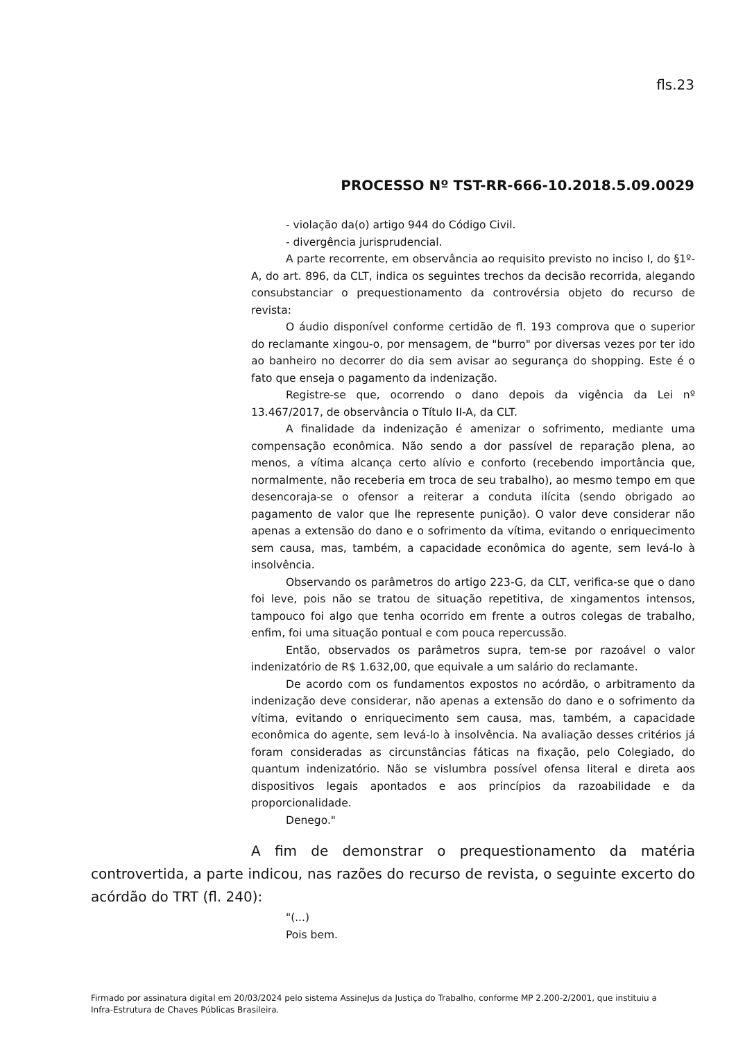fls.23
PROCESSO Nº TST-RR-666-10.2018.5.09.0029
- violação da(o) artigo 944 do Código Civil.
- divergência jurisprudencial.
A parte recorrente, em observância ao requisito previsto no inciso I, do §1º-A, do art. 896, da CLT, indica os seguintes trechos da decisão recorrida, alegando consubstanciar o prequestionamento da controvérsia objeto do recurso de revista:
O áudio disponível conforme certidão de fl. 193 comprova que o superior do reclamante xingou-o, por mensagem, de "burro" por diversas vezes por ter ido ao banheiro no decorrer do dia sem avisar ao segurança do shopping. Este é o fato que enseja o pagamento da indenização.
Registre-se que, ocorrendo o dano depois da vigência da Lei nº 13.467/2017, de observância o Título II-A, da CLT.
A finalidade da indenização é amenizar o sofrimento, mediante uma compensação econômica. Não sendo a dor passível de reparação plena, ao menos, a vítima alcança certo alívio e conforto (recebendo importância que, normalmente, não receberia em troca de seu trabalho), ao mesmo tempo em que desencoraja-se o ofensor a reiterar a conduta ilícita (sendo obrigado ao pagamento de valor que lhe represente punição). O valor deve considerar não apenas a extensão do dano e o sofrimento da vítima, evitando o enriquecimento sem causa, mas, também, a capacidade econômica do agente, sem levá-lo à insolvência.
Observando os parâmetros do artigo 223-G, da CLT, verifica-se que o dano foi leve, pois não se tratou de situação repetitiva, de xingamentos intensos, tampouco foi algo que tenha ocorrido em frente a outros colegas de trabalho, enfim, foi uma situação pontual e com pouca repercussão.
Então, observados os parâmetros supra, tem-se por razoável o valor indenizatório de R$ 1.632,00, que equivale a um salário do reclamante.
De acordo com os fundamentos expostos no acórdão, o arbitramento da indenização deve considerar, não apenas a extensão do dano e o sofrimento da vítima, evitando o enriquecimento sem causa, mas, também, a capacidade econômica do agente, sem levá-lo à insolvência. Na avaliação desses critérios já foram consideradas as circunstâncias fáticas na fixação, pelo Colegiado, do quantum indenizatório. Não se vislumbra possível ofensa literal e direta aos dispositivos legais apontados e aos princípios da razoabilidade e da proporcionalidade.
Denego."
A fim de demonstrar o prequestionamento da matéria controvertida, a parte indicou, nas razões do recurso de revista, o seguinte excerto do acórdão do TRT (fl. 240):
"(...)
Pois bem.
Firmado por assinatura digital em 20/03/2024 pelo sistema AssineJus da Justiça do Trabalho, conforme MP 2.200-2/2001, que instituiu a Infra-Estrutura de Chaves Públicas Brasileira.